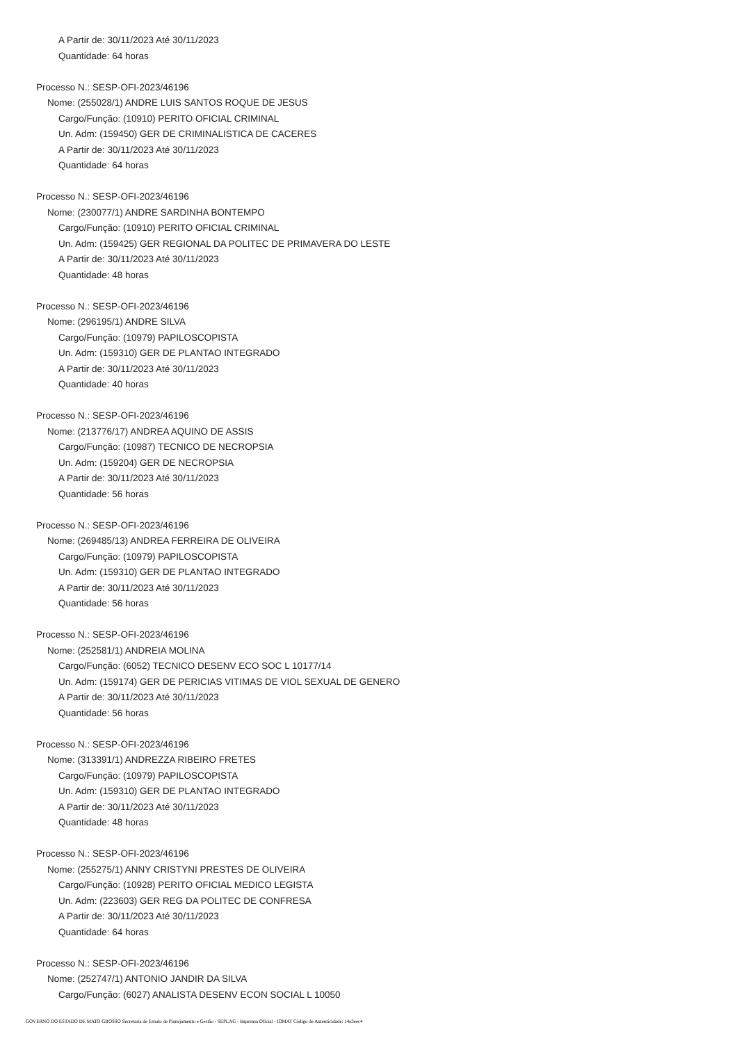A Partir de: 30/11/2023 Até 30/11/2023
Quantidade: 64 horas
Processo N.: SESP-OFI-2023/46196
Nome: (255028/1) ANDRE LUIS SANTOS ROQUE DE JESUS
Cargo/Função: (10910) PERITO OFICIAL CRIMINAL
Un. Adm: (159450) GER DE CRIMINALISTICA DE CACERES
A Partir de: 30/11/2023 Até 30/11/2023
Quantidade: 64 horas
Processo N.: SESP-OFI-2023/46196
Nome: (230077/1) ANDRE SARDINHA BONTEMPO
Cargo/Função: (10910) PERITO OFICIAL CRIMINAL
Un. Adm: (159425) GER REGIONAL DA POLITEC DE PRIMAVERA DO LESTE
A Partir de: 30/11/2023 Até 30/11/2023
Quantidade: 48 horas
Processo N.: SESP-OFI-2023/46196
Nome: (296195/1) ANDRE SILVA
Cargo/Função: (10979) PAPILOSCOPISTA
Un. Adm: (159310) GER DE PLANTAO INTEGRADO
A Partir de: 30/11/2023 Até 30/11/2023
Quantidade: 40 horas
Processo N.: SESP-OFI-2023/46196
Nome: (213776/17) ANDREA AQUINO DE ASSIS
Cargo/Função: (10987) TECNICO DE NECROPSIA
Un. Adm: (159204) GER DE NECROPSIA
A Partir de: 30/11/2023 Até 30/11/2023
Quantidade: 56 horas
Processo N.: SESP-OFI-2023/46196
Nome: (269485/13) ANDREA FERREIRA DE OLIVEIRA
Cargo/Função: (10979) PAPILOSCOPISTA
Un. Adm: (159310) GER DE PLANTAO INTEGRADO
A Partir de: 30/11/2023 Até 30/11/2023
Quantidade: 56 horas
Processo N.: SESP-OFI-2023/46196
Nome: (252581/1) ANDREIA MOLINA
Cargo/Função: (6052) TECNICO DESENV ECO SOC L 10177/14
Un. Adm: (159174) GER DE PERICIAS VITIMAS DE VIOL SEXUAL DE GENERO
A Partir de: 30/11/2023 Até 30/11/2023
Quantidade: 56 horas
Processo N.: SESP-OFI-2023/46196
Nome: (313391/1) ANDREZZA RIBEIRO FRETES
Cargo/Função: (10979) PAPILOSCOPISTA
Un. Adm: (159310) GER DE PLANTAO INTEGRADO
A Partir de: 30/11/2023 Até 30/11/2023
Quantidade: 48 horas
Processo N.: SESP-OFI-2023/46196
Nome: (255275/1) ANNY CRISTYNI PRESTES DE OLIVEIRA
Cargo/Função: (10928) PERITO OFICIAL MEDICO LEGISTA
Un. Adm: (223603) GER REG DA POLITEC DE CONFRESA
A Partir de: 30/11/2023 Até 30/11/2023
Quantidade: 64 horas
Processo N.: SESP-OFI-2023/46196
Nome: (252747/1) ANTONIO JANDIR DA SILVA
Cargo/Função: (6027) ANALISTA DESENV ECON SOCIAL L 10050
GOVERNO DO ESTADO DE MATO GROSSO Secretaria de Estado de Planejamento e Gestão - SEPLAG - Imprensa Oficial - IOMAT Código de Autenticidade: 14e3eec4